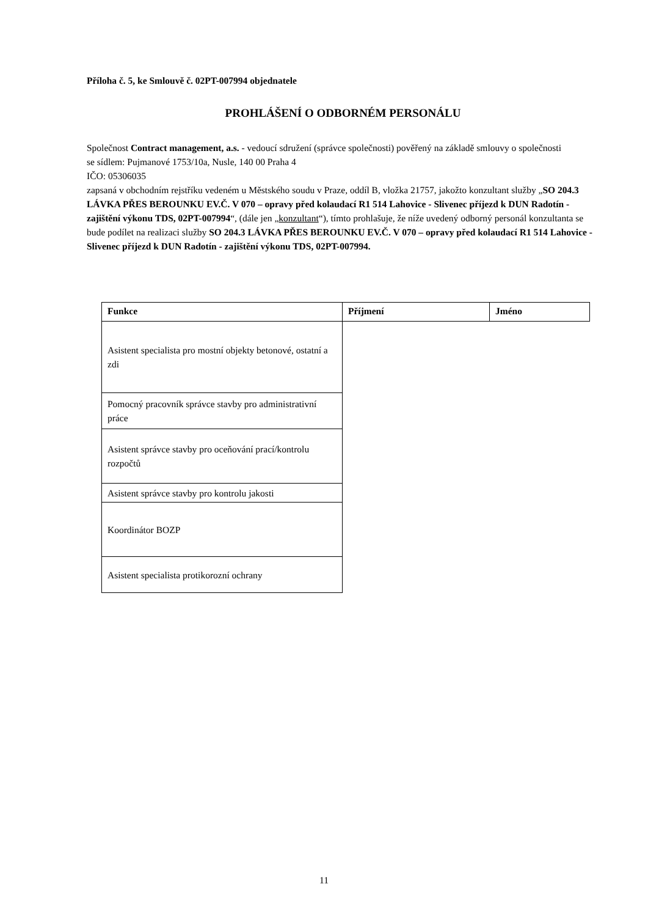Příloha č. 5, ke Smlouvě č. 02PT-007994 objednatele
PROHLÁŠENÍ O ODBORNÉM PERSONÁLU
Společnost Contract management, a.s. - vedoucí sdružení (správce společnosti) pověřený na základě smlouvy o společnosti
se sídlem: Pujmanové 1753/10a, Nusle, 140 00 Praha 4
IČO: 05306035
zapsaná v obchodním rejstříku vedeném u Městského soudu v Praze, oddíl B, vložka 21757, jakožto konzultant služby „SO 204.3 LÁVKA PŘES BEROUNKU EV.Č. V 070 – opravy před kolaudací R1 514 Lahovice - Slivenec příjezd k DUN Radotín - zajištění výkonu TDS, 02PT-007994“, (dále jen „konzultant“), tímto prohlašuje, že níže uvedený odborný personál konzultanta se bude podílet na realizaci služby SO 204.3 LÁVKA PŘES BEROUNKU EV.Č. V 070 – opravy před kolaudací R1 514 Lahovice - Slivenec příjezd k DUN Radotín - zajištění výkonu TDS, 02PT-007994.
| Funkce | Příjmení | Jméno |
| --- | --- | --- |
| Asistent specialista pro mostní objekty betonové, ostatní a zdi | | |
| Pomocný pracovník správce stavby pro administrativní práce | | |
| Asistent správce stavby pro oceňování prací/kontrolu rozpočtů | | |
| Asistent správce stavby pro kontrolu jakosti | | |
| Koordinátor BOZP | | |
| Asistent specialista protikorozní ochrany | | |
11